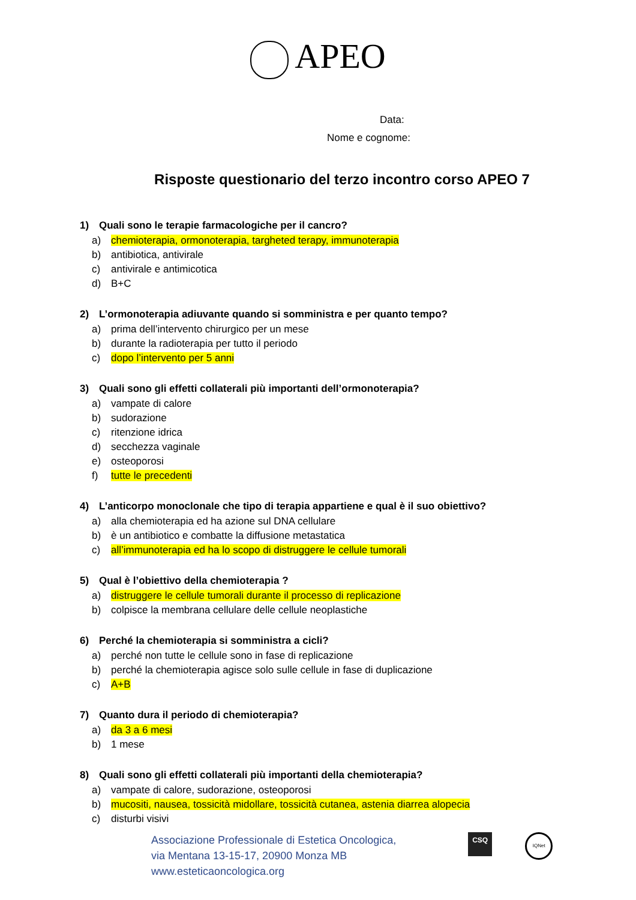APEO
Data:
Nome e cognome:
Risposte questionario del terzo incontro corso APEO 7
1) Quali sono le terapie farmacologiche per il cancro?
a) chemioterapia, ormonoterapia, targheted terapy, immunoterapia
b) antibiotica, antivirale
c) antivirale e antimicotica
d) B+C
2) L’ormonoterapia adiuvante quando si somministra e per quanto tempo?
a) prima dell’intervento chirurgico per un mese
b) durante la radioterapia per tutto il periodo
c) dopo l’intervento per 5 anni
3) Quali sono gli effetti collaterali più importanti dell’ormonoterapia?
a) vampate di calore
b) sudorazione
c) ritenzione idrica
d) secchezza vaginale
e) osteoporosi
f) tutte le precedenti
4) L’anticorpo monoclonale che tipo di terapia appartiene e qual è il suo obiettivo?
a) alla chemioterapia ed ha azione sul DNA cellulare
b) è un antibiotico e combatte la diffusione metastatica
c) all’immunoterapia ed ha lo scopo di distruggere le cellule tumorali
5) Qual è l’obiettivo della chemioterapia ?
a) distruggere le cellule tumorali durante il processo di replicazione
b) colpisce la membrana cellulare delle cellule neoplastiche
6) Perché la chemioterapia si somministra a cicli?
a) perché non tutte le cellule sono in fase di replicazione
b) perché la chemioterapia agisce solo sulle cellule in fase di duplicazione
c) A+B
7) Quanto dura il periodo di chemioterapia?
a) da 3 a 6 mesi
b) 1 mese
8) Quali sono gli effetti collaterali più importanti della chemioterapia?
a) vampate di calore, sudorazione, osteoporosi
b) mucositi, nausea, tossicità midollare, tossicità cutanea, astenia diarrea alopecia
c) disturbi visivi
Associazione Professionale di Estetica Oncologica,
via Mentana 13-15-17, 20900 Monza MB
www.esteticaoncologica.org
CSQ
IQNet